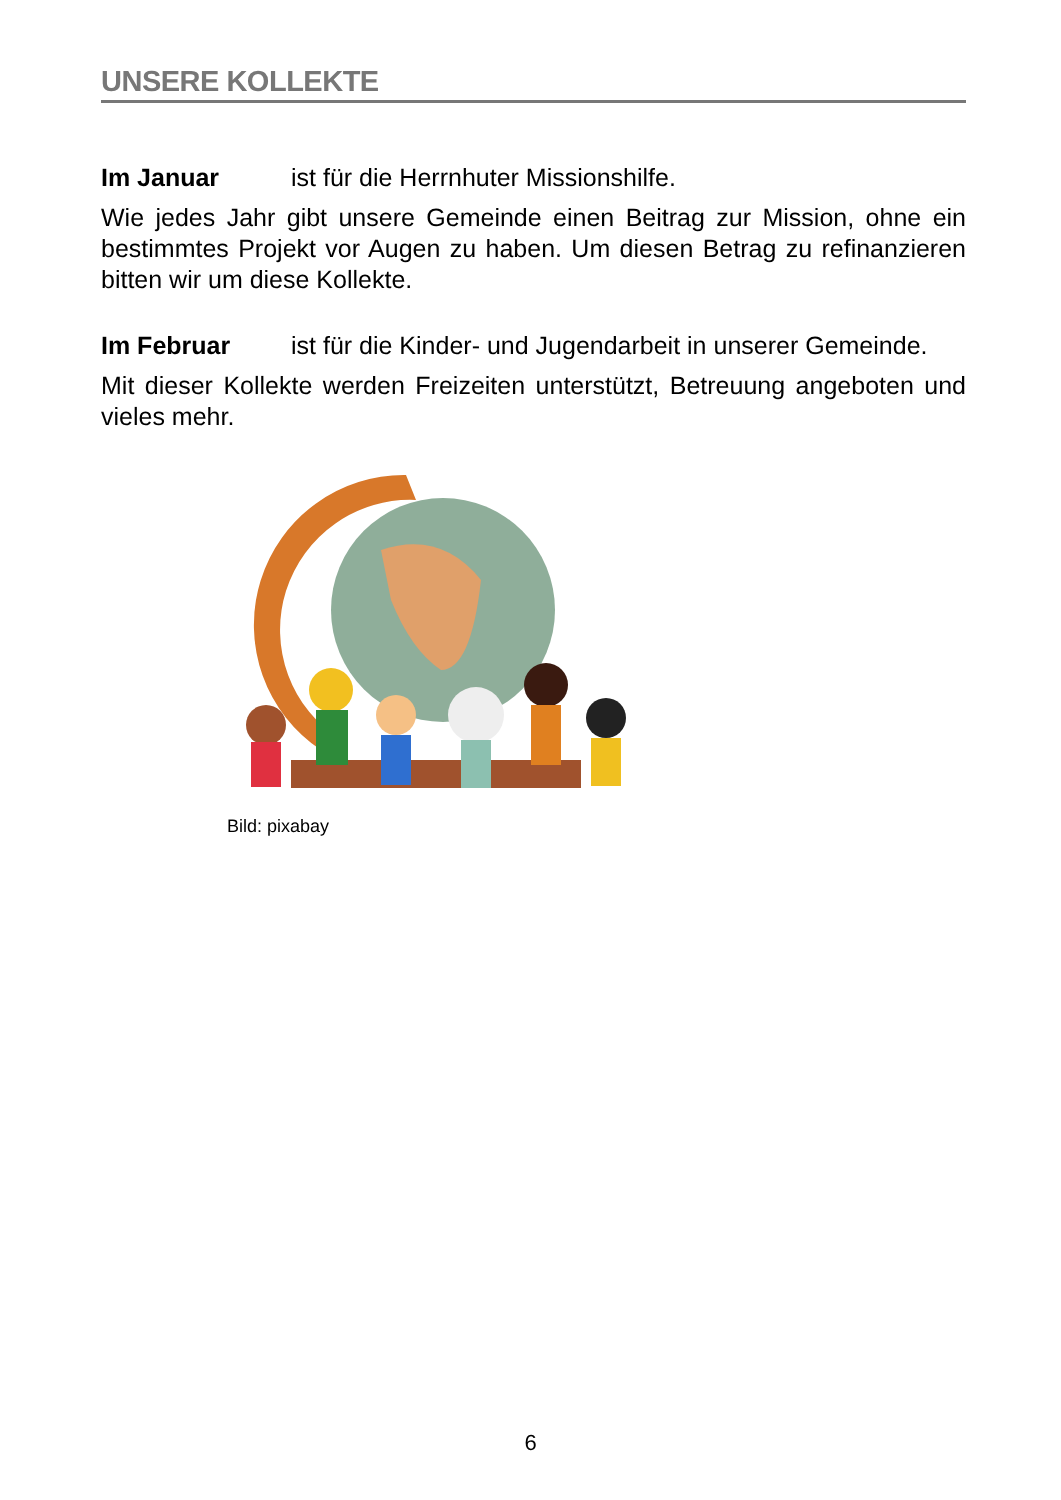UNSERE KOLLEKTE
Im Januar ist für die Herrnhuter Missionshilfe.
Wie jedes Jahr gibt unsere Gemeinde einen Beitrag zur Mission, ohne ein bestimmtes Projekt vor Augen zu haben. Um diesen Betrag zu refinanzieren bitten wir um diese Kollekte.
Im Februar ist für die Kinder- und Jugendarbeit in unserer Gemeinde.
Mit dieser Kollekte werden Freizeiten unterstützt, Betreuung angeboten und vieles mehr.
Bild: pixabay
6